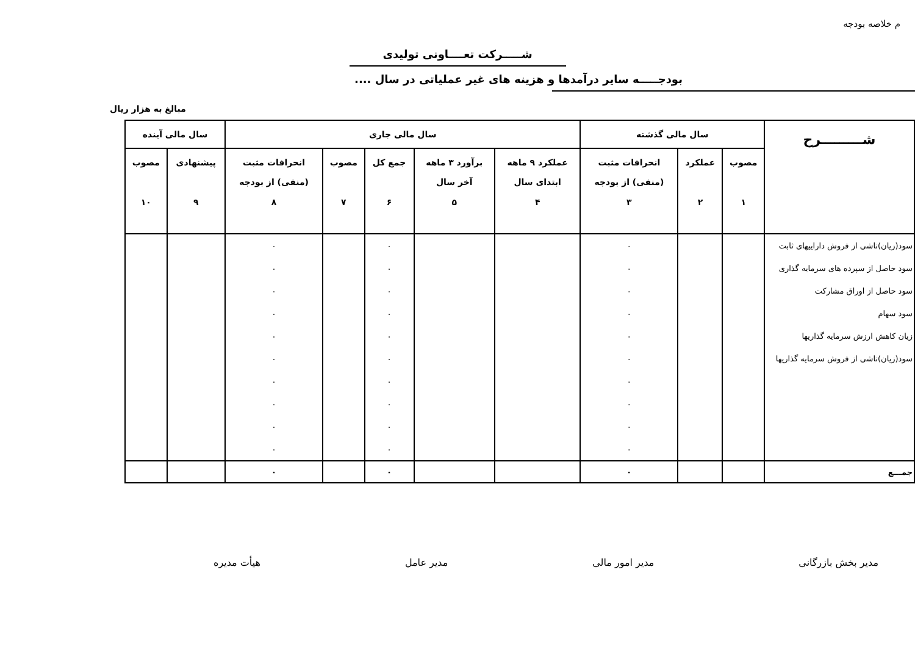م خلاصه بودجه
شـــــرکت تعــــاونی تولیدی
بودجـــــه سایر درآمدها و هزینه های غیر عملیاتی در سال ....
مبالغ به هزار ریال
| شـــــــــرح | سال مالی گذشته | | | سال مالی جاری | | | | | سال مالی آینده | |
| --- | --- | --- | --- | --- | --- | --- | --- | --- | --- | --- |
| | مصوب ۱ | عملکرد ۲ | انحرافات مثبت (منفی) از بودجه ۳ | عملکرد ۹ ماهه ابتدای سال ۴ | برآورد ۳ ماهه آخر سال ۵ | جمع کل ۶ | مصوب ۷ | انحرافات مثبت (منفی) از بودجه ۸ | پیشنهادی ۹ | مصوب ۱۰ |
| سود(زیان)ناشی از فروش داراییهای ثابت | | | ۰ | | | ۰ | | ۰ | | |
| سود حاصل از سپرده های سرمایه گذاری | | | ۰ | | | ۰ | | ۰ | | |
| سود حاصل از اوراق مشارکت | | | ۰ | | | ۰ | | ۰ | | |
| سود سهام | | | ۰ | | | ۰ | | ۰ | | |
| زیان کاهش ارزش سرمایه گذاریها | | | ۰ | | | ۰ | | ۰ | | |
| سود(زیان)ناشی از فروش سرمایه گذاریها | | | ۰ | | | ۰ | | ۰ | | |
| | | | ۰ | | | ۰ | | ۰ | | |
| | | | ۰ | | | ۰ | | ۰ | | |
| | | | ۰ | | | ۰ | | ۰ | | |
| | | | ۰ | | | ۰ | | ۰ | | |
| جمـــع | | | ۰ | | | ۰ | | ۰ | | |
مدیر بخش بازرگانی مدیر امور مالی مدیر عامل هیأت مدیره